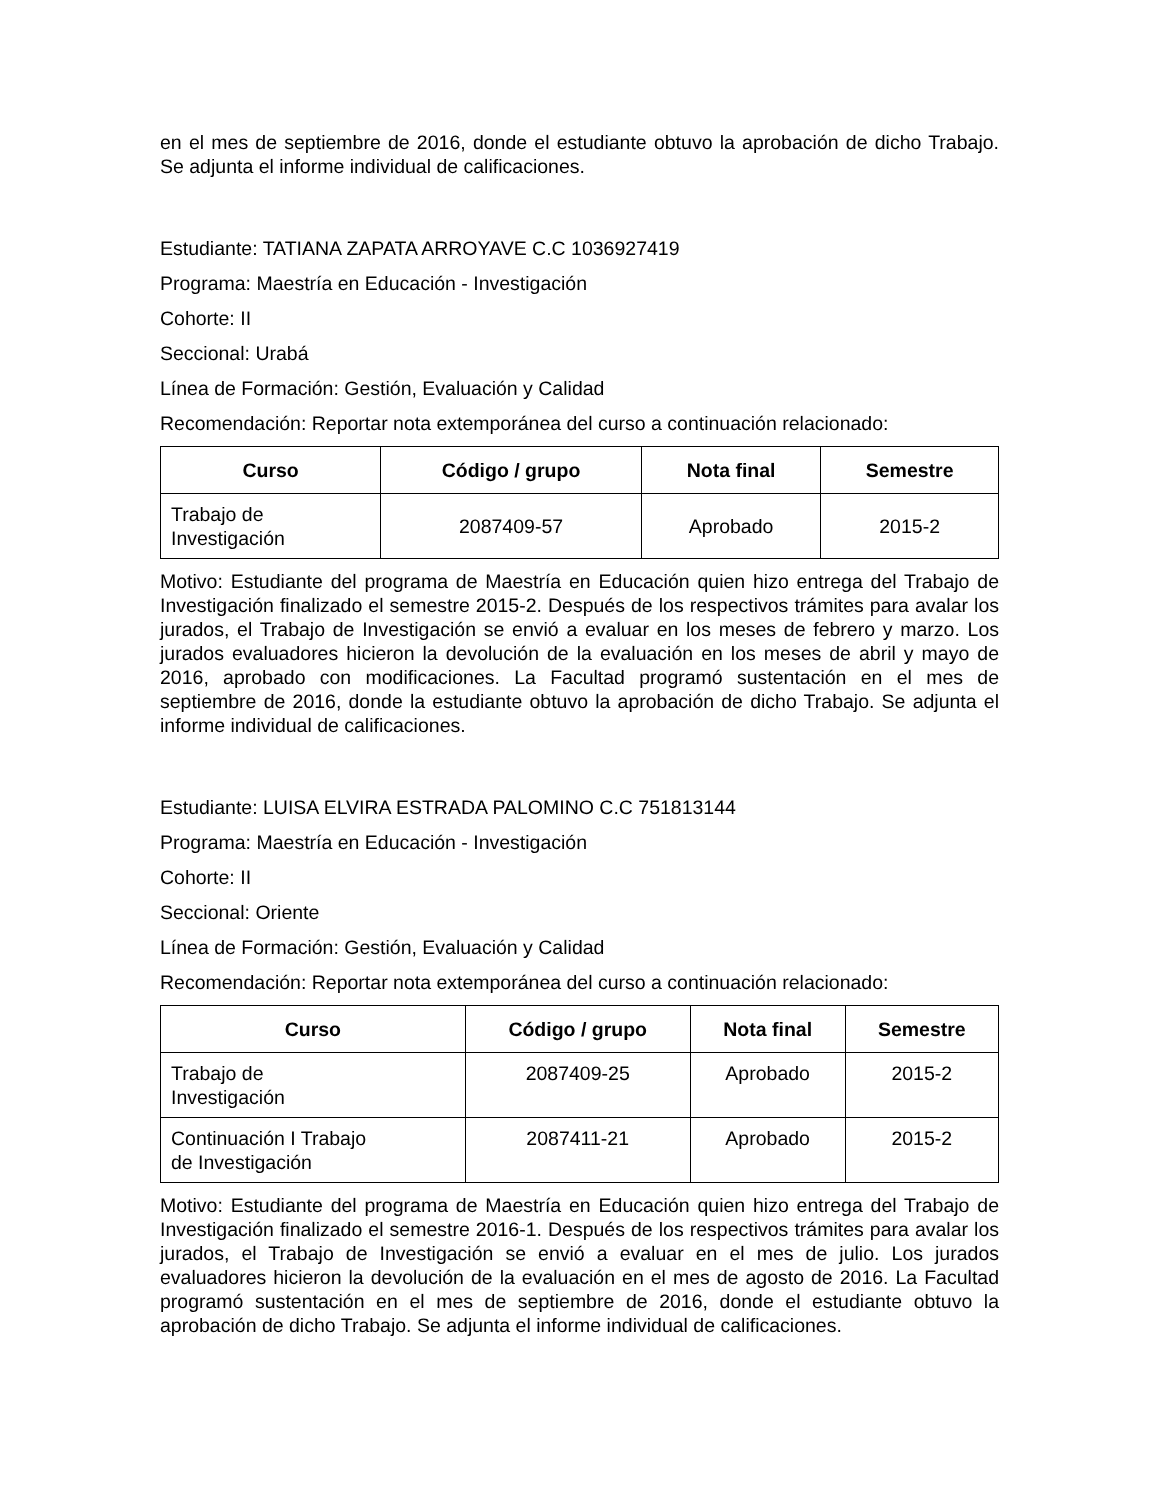en el mes de septiembre de 2016, donde el estudiante obtuvo la aprobación de dicho Trabajo. Se adjunta el informe individual de calificaciones.
Estudiante: TATIANA ZAPATA ARROYAVE C.C 1036927419
Programa: Maestría en Educación - Investigación
Cohorte: II
Seccional: Urabá
Línea de Formación: Gestión, Evaluación y Calidad
Recomendación: Reportar nota extemporánea del curso a continuación relacionado:
| Curso | Código / grupo | Nota final | Semestre |
| --- | --- | --- | --- |
| Trabajo de Investigación | 2087409-57 | Aprobado | 2015-2 |
Motivo: Estudiante del programa de Maestría en Educación quien hizo entrega del Trabajo de Investigación finalizado el semestre 2015-2. Después de los respectivos trámites para avalar los jurados, el Trabajo de Investigación se envió a evaluar en los meses de febrero y marzo. Los jurados evaluadores hicieron la devolución de la evaluación en los meses de abril y mayo de 2016, aprobado con modificaciones. La Facultad programó sustentación en el mes de septiembre de 2016, donde la estudiante obtuvo la aprobación de dicho Trabajo. Se adjunta el informe individual de calificaciones.
Estudiante: LUISA ELVIRA ESTRADA PALOMINO C.C 751813144
Programa: Maestría en Educación - Investigación
Cohorte: II
Seccional: Oriente
Línea de Formación: Gestión, Evaluación y Calidad
Recomendación: Reportar nota extemporánea del curso a continuación relacionado:
| Curso | Código / grupo | Nota final | Semestre |
| --- | --- | --- | --- |
| Trabajo de Investigación | 2087409-25 | Aprobado | 2015-2 |
| Continuación I Trabajo de Investigación | 2087411-21 | Aprobado | 2015-2 |
Motivo: Estudiante del programa de Maestría en Educación quien hizo entrega del Trabajo de Investigación finalizado el semestre 2016-1. Después de los respectivos trámites para avalar los jurados, el Trabajo de Investigación se envió a evaluar en el mes de julio. Los jurados evaluadores hicieron la devolución de la evaluación en el mes de agosto de 2016. La Facultad programó sustentación en el mes de septiembre de 2016, donde el estudiante obtuvo la aprobación de dicho Trabajo. Se adjunta el informe individual de calificaciones.